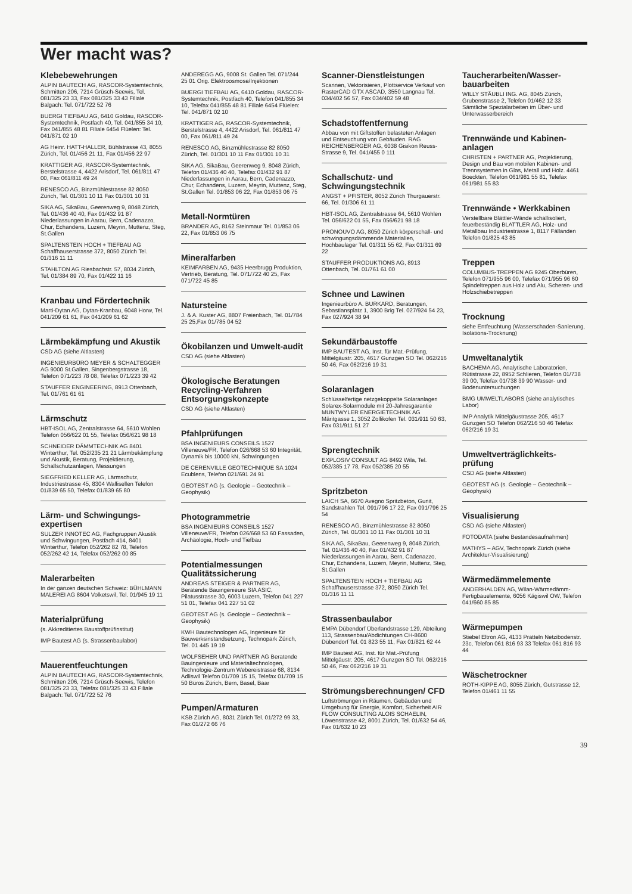Wer macht was?
Klebebewehrungen
ALPIN BAUTECH AG, RASCOR-Systemtechnik, Schmitten 206, 7214 Grüsch-Seewis, Tel. 081/325 23 33, Fax 081/325 33 43 Filiale Balgach: Tel. 071/722 52 76
BUERGI TIEFBAU AG, 6410 Goldau, RASCOR-Systemtechnik, Postfach 40, Tel. 041/855 34 10, Fax 041/855 48 81 Filiale 6454 Flüelen: Tel. 041/871 02 10
AG Heinr. HATT-HALLER, Bühlstrasse 43, 8055 Zürich, Tel. 01/456 21 11, Fax 01/456 22 97
KRATTIGER AG, RASCOR-Systemtechnik, Berstelstrasse 4, 4422 Arisdorf, Tel. 061/811 47 00, Fax 061/811 49 24
RENESCO AG, Binzmühlestrasse 82 8050 Zürich, Tel. 01/301 10 11 Fax 01/301 10 31
SIKA AG, SikaBau, Geerenweg 9, 8048 Zürich, Tel. 01/436 40 40, Fax 01/432 91 87 Niederlassungen in Aarau, Bern, Cadenazzo, Chur, Echandens, Luzern, Meyrin, Muttenz, Steg, St.Gallen
SPALTENSTEIN HOCH + TIEFBAU AG Schaffhauserstrasse 372, 8050 Zürich Tel. 01/316 11 11
STAHLTON AG Riesbachstr. 57, 8034 Zürich, Tel. 01/384 89 70, Fax 01/422 11 16
Kranbau und Fördertechnik
Marti-Dytan AG, Dytan-Kranbau, 6048 Horw, Tel. 041/209 61 61, Fax 041/209 61 62
Lärmbekämpfung und Akustik
CSD AG (siehe Altlasten)
INGENIEURBÜRO MEYER & SCHALTEGGER AG 9000 St.Gallen, Singenbergstrasse 18, Telefon 071/223 78 08, Telefax 071/223 39 42
STAUFFER ENGINEERING, 8913 Ottenbach, Tel. 01/761 61 61
Lärmschutz
HBT-ISOL AG, Zentralstrasse 64, 5610 Wohlen Telefon 056/622 01 55, Telefax 056/621 98 18
SCHNEIDER DÄMMTECHNIK AG 8401 Winterthur, Tel. 052/235 21 21 Lärmbekämpfung und Akustik, Beratung, Projektierung, Schallschutzanlagen, Messungen
SIEGFRIED KELLER AG, Lärmschutz, Industriestrasse 45, 8304 Wallisellen Telefon 01/839 65 50, Telefax 01/839 65 80
Lärm- und Schwingungs-expertisen
SULZER INNOTEC AG, Fachgruppen Akustik und Schwingungen, Postfach 414, 8401 Winterthur, Telefon 052/262 82 78, Telefon 052/262 42 14, Telefax 052/262 00 85
Malerarbeiten
In der ganzen deutschen Schweiz: BÜHLMANN MALEREI AG 8604 Volketswil, Tel. 01/945 19 11
Materialprüfung
(s. Akkreditiertes Baustoffprüfinstitut)
IMP Bautest AG (s. Strassenbaulabor)
Mauerentfeuchtungen
ALPIN BAUTECH AG, RASCOR-Systemtechnik, Schmitten 206, 7214 Grüsch-Seewis, Telefon 081/325 23 33, Telefax 081/325 33 43 Filiale Balgach: Tel. 071/722 52 76
ANDEREGG AG, 9008 St. Gallen Tel. 071/244 25 01 Orig. Elektroosmose/Injektionen
BUERGI TIEFBAU AG, 6410 Goldau, RASCOR-Systemtechnik, Postfach 40, Telefon 041/855 34 10, Telefax 041/855 48 81 Filiale 6454 Flüelen: Tel. 041/871 02 10
KRATTIGER AG, RASCOR-Systemtechnik, Berstelstrasse 4, 4422 Arisdorf, Tel. 061/811 47 00, Fax 061/811 49 24
RENESCO AG, Binzmühlestrasse 82 8050 Zürich, Tel. 01/301 10 11 Fax 01/301 10 31
SIKA AG, SikaBau, Geerenweg 9, 8048 Zürich, Telefon 01/436 40 40, Telefax 01/432 91 87 Niederlassungen in Aarau, Bern, Cadenazzo, Chur, Echandens, Luzern, Meyrin, Muttenz, Steg, St.Gallen Tel. 01/853 06 22, Fax 01/853 06 75
Metall-Normtüren
BRANDER AG, 8162 Steinmaur Tel. 01/853 06 22, Fax 01/853 06 75
Mineralfarben
KEIMFARBEN AG, 9435 Heerbrugg Produktion, Vertrieb, Beratung, Tel. 071/722 40 25, Fax 071/722 45 85
Natursteine
J. & A. Kuster AG, 8807 Freienbach, Tel. 01/784 25 25,Fax 01/785 04 52
Ökobilanzen und Umwelt-audit
CSD AG (siehe Altlasten)
Ökologische Beratungen Recycling-Verfahren Entsorgungskonzepte
CSD AG (siehe Altlasten)
Pfahlprüfungen
BSA INGENIEURS CONSEILS 1527 Villeneuve/FR, Telefon 026/668 53 60 Integrität, Dynamik bis 10000 kN, Schwingungen
DE CERENVILLE GEOTECHNIQUE SA 1024 Ecublens, Telefon 021/691 24 91
GEOTEST AG (s. Geologie – Geotechnik – Geophysik)
Photogrammetrie
BSA INGENIEURS CONSEILS 1527 Villeneuve/FR, Telefon 026/668 53 60 Fassaden, Archäologie, Hoch- und Tiefbau
Potentialmessungen Qualitätssicherung
ANDREAS STEIGER & PARTNER AG, Beratende Bauingenieure SIA ASIC, Pilatusstrasse 30, 6003 Luzern, Telefon 041 227 51 01, Telefax 041 227 51 02
GEOTEST AG (s. Geologie – Geotechnik – Geophysik)
KWH Bautechnologen AG, Ingenieure für Bauwerksinstandsetzung, Technopark Zürich, Tel. 01 445 19 19
WOLFSEHER UND PARTNER AG Beratende Bauingenieure und Materialtechnologen, Technologie-Zentrum Webereistrasse 68, 8134 Adliswil Telefon 01/709 15 15, Telefax 01/709 15 50 Büros Zürich, Bern, Basel, Baar
Pumpen/Armaturen
KSB Zürich AG, 8031 Zürich Tel. 01/272 99 33, Fax 01/272 66 76
Scanner-Dienstleistungen
Scannen, Vektorisieren, Plottservice Verkauf von RasterCAD GTX ASCAD, 3550 Langnau Tel. 034/402 56 57, Fax 034/402 59 48
Schadstoffentfernung
Abbau von mit Giftstoffen belasteten Anlagen und Entseuchung von Gebäuden. RAG REICHENBERGER AG, 6038 Gisikon Reuss-Strasse 9, Tel. 041/455 0 111
Schallschutz- und Schwingungstechnik
ANGST + PFISTER, 8052 Zürich Thurgauerstr. 66, Tel. 01/306 61 11
HBT-ISOL AG, Zentralstrasse 64, 5610 Wohlen Tel. 056/622 01 55, Fax 056/621 98 18
PRONOUVO AG, 8050 Zürich körperschall- und schwingungsdämmende Materialien, Hochbaulager Tel. 01/311 55 62, Fax 01/311 69 22
STAUFFER PRODUKTIONS AG, 8913 Ottenbach, Tel. 01/761 61 00
Schnee und Lawinen
Ingenieurbüro A. BURKARD, Beratungen, Sebastiansplatz 1, 3900 Brig Tel. 027/924 54 23, Fax 027/924 38 94
Sekundärbaustoffe
IMP BAUTEST AG, Inst. für Mat.-Prüfung, Mittelgäustr. 205, 4617 Gunzgen SO Tel. 062/216 50 46, Fax 062/216 19 31
Solaranlagen
Schlüsselfertige netzgekoppelte Solaranlagen Solarex-Solarmodule mit 20-Jahresgarantie MUNTWYLER ENERGIETECHNIK AG Märitgasse 1, 3052 Zollikofen Tel. 031/911 50 63, Fax 031/911 51 27
Sprengtechnik
EXPLOSIV CONSULT AG 8492 Wila, Tel. 052/385 17 78, Fax 052/385 20 55
Spritzbeton
LAICH SA, 6670 Avegno Spritzbeton, Gunit, Sandstrahlen Tel. 091/796 17 22, Fax 091/796 25 54
RENESCO AG, Binzmühlestrasse 82 8050 Zürich, Tel. 01/301 10 11 Fax 01/301 10 31
SIKA AG, SikaBau, Geerenweg 9, 8048 Zürich, Tel. 01/436 40 40, Fax 01/432 91 87 Niederlassungen in Aarau, Bern, Cadenazzo, Chur, Echandens, Luzern, Meyrin, Muttenz, Steg, St.Gallen
SPALTENSTEIN HOCH + TIEFBAU AG Schaffhauserstrasse 372, 8050 Zürich Tel. 01/316 11 11
Strassenbaulabor
EMPA Dübendorf Überlandstrasse 129, Abteilung 113, Strassenbau/Abdichtungen CH-8600 Dübendorf Tel. 01 823 55 11, Fax 01/821 62 44
IMP Bautest AG, Inst. für Mat.-Prüfung Mittelgäustr. 205, 4617 Gunzgen SO Tel. 062/216 50 46, Fax 062/216 19 31
Strömungsberechnungen/ CFD
Luftströmungen in Räumen, Gebäuden und Umgebung für Energie, Komfort, Sicherheit AIR FLOW CONSULTING ALOIS SCHAELIN, Löwenstrasse 42, 8001 Zürich, Tel. 01/632 54 46, Fax 01/632 10 23
Taucherarbeiten/Wasser-bauarbeiten
WILLY STÄUBLI ING. AG, 8045 Zürich, Grubenstrasse 2, Telefon 01/462 12 33 Sämtliche Spezialarbeiten im Über- und Unterwasserbereich
Trennwände und Kabinen-anlagen
CHRISTEN + PARTNER AG, Projektierung, Design und Bau von mobilen Kabinen- und Trennsystemen in Glas, Metall und Holz. 4461 Boeckten, Telefon 061/981 55 81, Telefax 061/981 55 83
Trennwände • Werkkabinen
Verstellbare Blättler-Wände schallisoliert, feuerbeständig BLATTLER AG, Holz- und Metallbau Industriestrasse 1, 8117 Fällanden Telefon 01/825 43 85
Treppen
COLUMBUS-TREPPEN AG 9245 Oberbüren, Telefon 071/955 96 00, Telefax 071/955 96 60 Spindeltreppen aus Holz und Alu, Scheren- und Holzschiebetreppen
Trocknung
siehe Entfeuchtung (Wasserschaden-Sanierung, Isolations-Trocknung)
Umweltanalytik
BACHEMA AG, Analytische Laboratorien, Rütistrasse 22, 8952 Schlieren, Telefon 01/738 39 00, Telefax 01/738 39 90 Wasser- und Bodenuntersuchungen
BMG UMWELTLABORS (siehe analytisches Labor)
IMP Analytik Mittelgäustrasse 205, 4617 Gunzgen SO Telefon 062/216 50 46 Telefax 062/216 19 31
Umweltverträglichkeits-prüfung
CSD AG (siehe Altlasten)
GEOTEST AG (s. Geologie – Geotechnik – Geophysik)
Visualisierung
CSD AG (siehe Altlasten)
FOTODATA (siehe Bestandesaufnahmen)
MATHYS – AGV, Technopark Zürich (siehe Architektur-Visualisierung)
Wärmedämmelemente
ANDERHALDEN AG, Wilan-Wärmedämm-Fertigbauelemente, 6056 Kägiswil OW, Telefon 041/660 85 85
Wärmepumpen
Stiebel Eltron AG, 4133 Pratteln Netzibodenstr. 23c, Telefon 061 816 93 33 Telefax 061 816 93 44
Wäschetrockner
ROTH-KIPPE AG, 8055 Zürich, Gutstrasse 12, Telefon 01/461 11 55
39